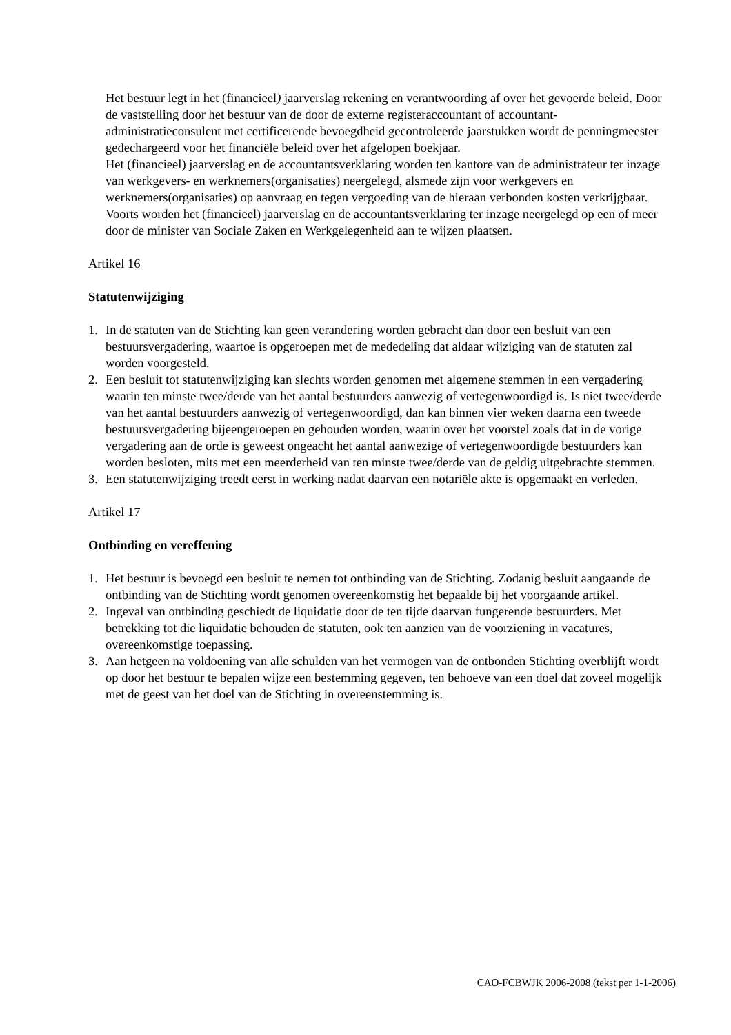Het bestuur legt in het (financieel) jaarverslag rekening en verantwoording af over het gevoerde beleid. Door de vaststelling door het bestuur van de door de externe registeraccountant of accountant-administratieconsulent met certificerende bevoegdheid gecontroleerde jaarstukken wordt de penningmeester gedechargeerd voor het financiële beleid over het afgelopen boekjaar.
Het (financieel) jaarverslag en de accountantsverklaring worden ten kantore van de administrateur ter inzage van werkgevers- en werknemers(organisaties) neergelegd, alsmede zijn voor werkgevers en werknemers(organisaties) op aanvraag en tegen vergoeding van de hieraan verbonden kosten verkrijgbaar. Voorts worden het (financieel) jaarverslag en de accountantsverklaring ter inzage neergelegd op een of meer door de minister van Sociale Zaken en Werkgelegenheid aan te wijzen plaatsen.
Artikel 16
Statutenwijziging
1. In de statuten van de Stichting kan geen verandering worden gebracht dan door een besluit van een bestuursvergadering, waartoe is opgeroepen met de mededeling dat aldaar wijziging van de statuten zal worden voorgesteld.
2. Een besluit tot statutenwijziging kan slechts worden genomen met algemene stemmen in een vergadering waarin ten minste twee/derde van het aantal bestuurders aanwezig of vertegenwoordigd is. Is niet twee/derde van het aantal bestuurders aanwezig of vertegenwoordigd, dan kan binnen vier weken daarna een tweede bestuursvergadering bijeengeroepen en gehouden worden, waarin over het voorstel zoals dat in de vorige vergadering aan de orde is geweest ongeacht het aantal aanwezige of vertegenwoordigde bestuurders kan worden besloten, mits met een meerderheid van ten minste twee/derde van de geldig uitgebrachte stemmen.
3. Een statutenwijziging treedt eerst in werking nadat daarvan een notariële akte is opgemaakt en verleden.
Artikel 17
Ontbinding en vereffening
1. Het bestuur is bevoegd een besluit te nemen tot ontbinding van de Stichting. Zodanig besluit aangaande de ontbinding van de Stichting wordt genomen overeenkomstig het bepaalde bij het voorgaande artikel.
2. Ingeval van ontbinding geschiedt de liquidatie door de ten tijde daarvan fungerende bestuurders. Met betrekking tot die liquidatie behouden de statuten, ook ten aanzien van de voorziening in vacatures, overeenkomstige toepassing.
3. Aan hetgeen na voldoening van alle schulden van het vermogen van de ontbonden Stichting overblijft wordt op door het bestuur te bepalen wijze een bestemming gegeven, ten behoeve van een doel dat zoveel mogelijk met de geest van het doel van de Stichting in overeenstemming is.
CAO-FCBWJK 2006-2008 (tekst per 1-1-2006)